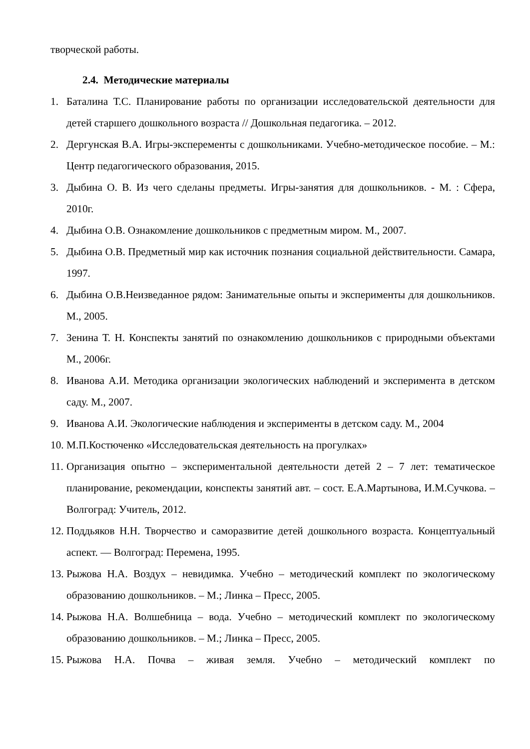творческой работы.
2.4. Методические материалы
1. Баталина Т.С. Планирование работы по организации исследовательской деятельности для детей старшего дошкольного возраста // Дошкольная педагогика. – 2012.
2. Дергунская В.А. Игры-эксперементы с дошкольниками. Учебно-методическое пособие. – М.: Центр педагогического образования, 2015.
3. Дыбина О. В. Из чего сделаны предметы. Игры-занятия для дошкольников. - М. : Сфера, 2010г.
4. Дыбина О.В. Ознакомление дошкольников с предметным миром. М., 2007.
5. Дыбина О.В. Предметный мир как источник познания социальной действительности. Самара, 1997.
6. Дыбина О.В.Неизведанное рядом: Занимательные опыты и эксперименты для дошкольников. М., 2005.
7. Зенина Т. Н. Конспекты занятий по ознакомлению дошкольников с природными объектами М., 2006г.
8. Иванова А.И. Методика организации экологических наблюдений и эксперимента в детском саду. М., 2007.
9. Иванова А.И. Экологические наблюдения и эксперименты в детском саду. М., 2004
10. М.П.Костюченко «Исследовательская деятельность на прогулках»
11. Организация опытно – экспериментальной деятельности детей 2 – 7 лет: тематическое планирование, рекомендации, конспекты занятий авт. – сост. Е.А.Мартынова, И.М.Сучкова. – Волгоград: Учитель, 2012.
12. Поддьяков Н.Н. Творчество и саморазвитие детей дошкольного возраста. Концептуальный аспект. — Волгоград: Перемена, 1995.
13. Рыжова Н.А. Воздух – невидимка. Учебно – методический комплект по экологическому образованию дошкольников. – М.; Линка – Пресс, 2005.
14. Рыжова Н.А. Волшебница – вода. Учебно – методический комплект по экологическому образованию дошкольников. – М.; Линка – Пресс, 2005.
15. Рыжова Н.А. Почва – живая земля. Учебно – методический комплект по